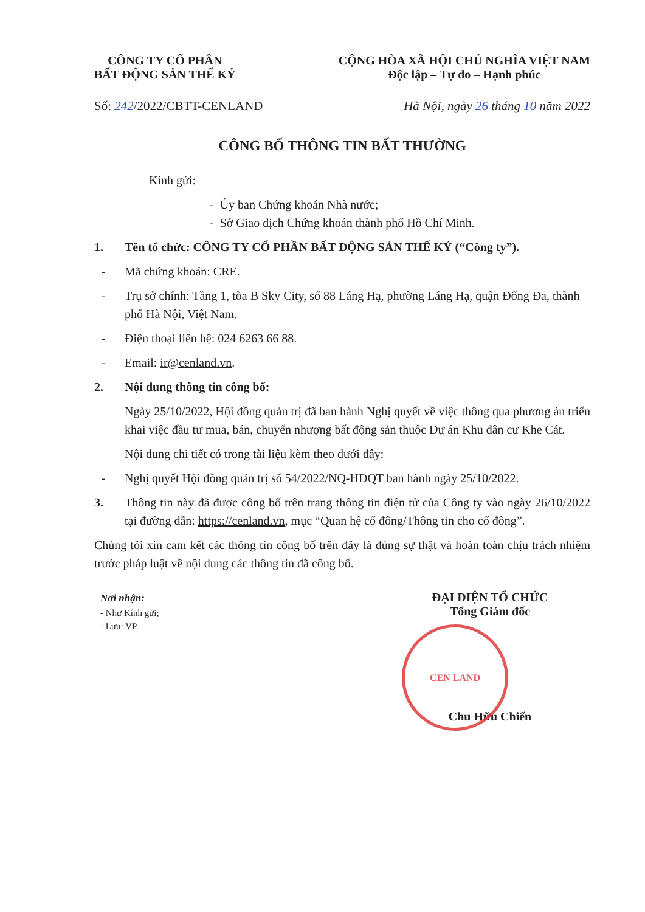CÔNG TY CỔ PHẦN
BẤT ĐỘNG SẢN THẾ KỶ
CỘNG HÒA XÃ HỘI CHỦ NGHĨA VIỆT NAM
Độc lập – Tự do – Hạnh phúc
Số: 242/2022/CBTT-CENLAND Hà Nội, ngày 26 tháng 10 năm 2022
CÔNG BỐ THÔNG TIN BẤT THƯỜNG
Kính gửi:
- Ủy ban Chứng khoán Nhà nước;
- Sở Giao dịch Chứng khoán thành phố Hồ Chí Minh.
1. Tên tổ chức: CÔNG TY CỔ PHẦN BẤT ĐỘNG SẢN THẾ KỶ (“Công ty”).
- Mã chứng khoán: CRE.
- Trụ sở chính: Tầng 1, tòa B Sky City, số 88 Láng Hạ, phường Láng Hạ, quận Đống Đa, thành phố Hà Nội, Việt Nam.
- Điện thoại liên hệ: 024 6263 66 88.
- Email: ir@cenland.vn.
2. Nội dung thông tin công bố:
Ngày 25/10/2022, Hội đồng quản trị đã ban hành Nghị quyết về việc thông qua phương án triển khai việc đầu tư mua, bán, chuyển nhượng bất động sản thuộc Dự án Khu dân cư Khe Cát.
Nội dung chi tiết có trong tài liệu kèm theo dưới đây:
- Nghị quyết Hội đồng quản trị số 54/2022/NQ-HĐQT ban hành ngày 25/10/2022.
3. Thông tin này đã được công bố trên trang thông tin điện tử của Công ty vào ngày 26/10/2022 tại đường dẫn: https://cenland.vn, mục “Quan hệ cổ đông/Thông tin cho cổ đông”.
Chúng tôi xin cam kết các thông tin công bố trên đây là đúng sự thật và hoàn toàn chịu trách nhiệm trước pháp luật về nội dung các thông tin đã công bố.
Nơi nhận:
- Như Kính gửi;
- Lưu: VP.
ĐẠI DIỆN TỔ CHỨC
Tổng Giám đốc
CEN LAND
Chu Hữu Chiến